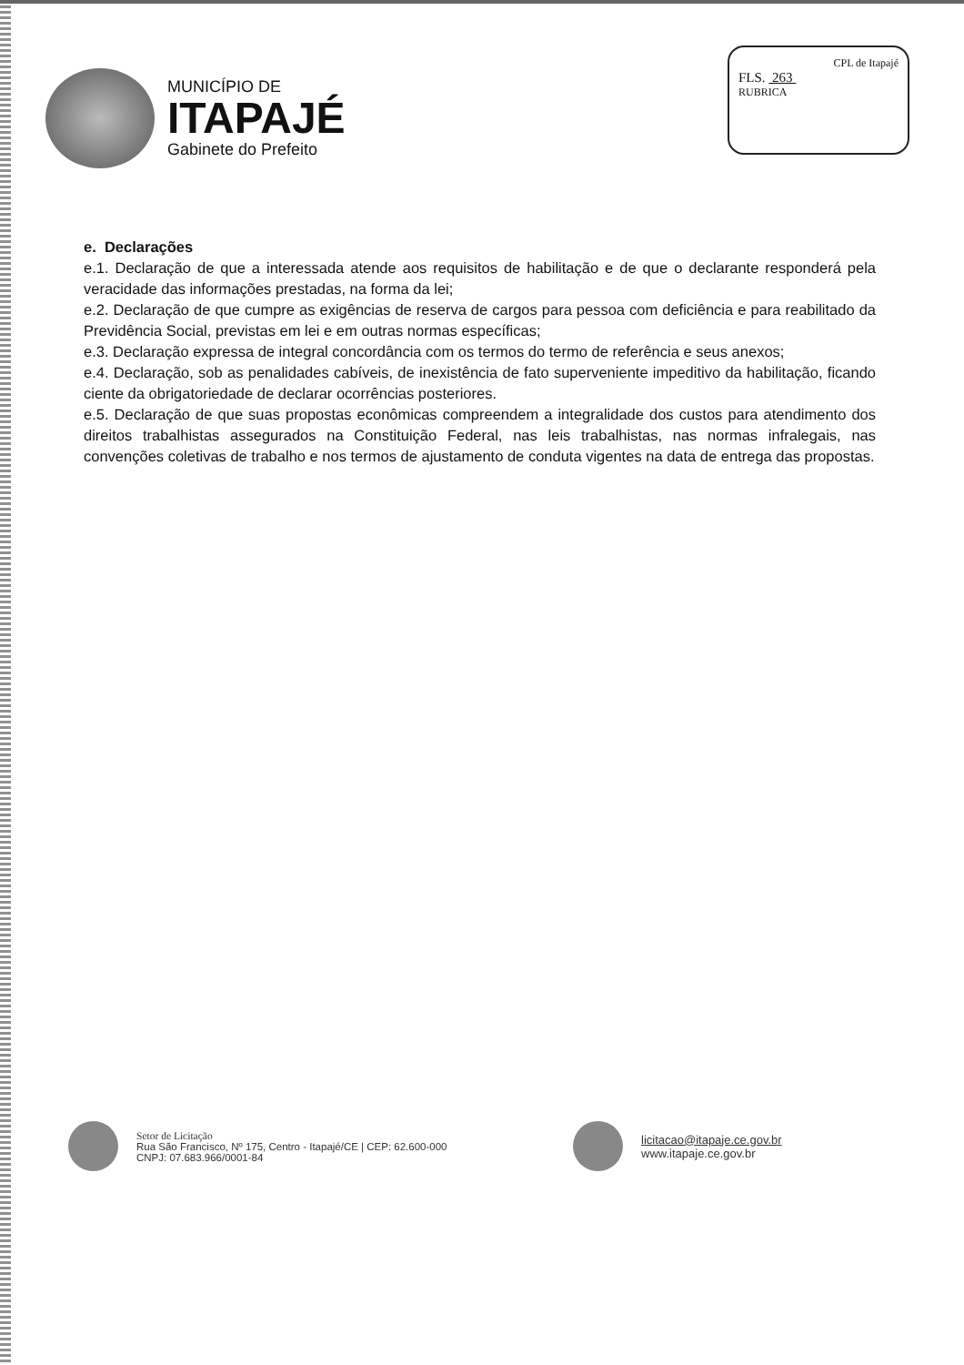MUNICÍPIO DE
ITAPAJÉ
Gabinete do Prefeito
CPL de Itapajé
FLS. 263
RUBRICA
e. Declarações
e.1. Declaração de que a interessada atende aos requisitos de habilitação e de que o declarante responderá pela veracidade das informações prestadas, na forma da lei;
e.2. Declaração de que cumpre as exigências de reserva de cargos para pessoa com deficiência e para reabilitado da Previdência Social, previstas em lei e em outras normas específicas;
e.3. Declaração expressa de integral concordância com os termos do termo de referência e seus anexos;
e.4. Declaração, sob as penalidades cabíveis, de inexistência de fato superveniente impeditivo da habilitação, ficando ciente da obrigatoriedade de declarar ocorrências posteriores.
e.5. Declaração de que suas propostas econômicas compreendem a integralidade dos custos para atendimento dos direitos trabalhistas assegurados na Constituição Federal, nas leis trabalhistas, nas normas infralegais, nas convenções coletivas de trabalho e nos termos de ajustamento de conduta vigentes na data de entrega das propostas.
Setor de Licitação
Rua São Francisco, Nº 175, Centro - Itapajé/CE | CEP: 62.600-000
CNPJ: 07.683.966/0001-84
licitacao@itapaje.ce.gov.br
www.itapaje.ce.gov.br